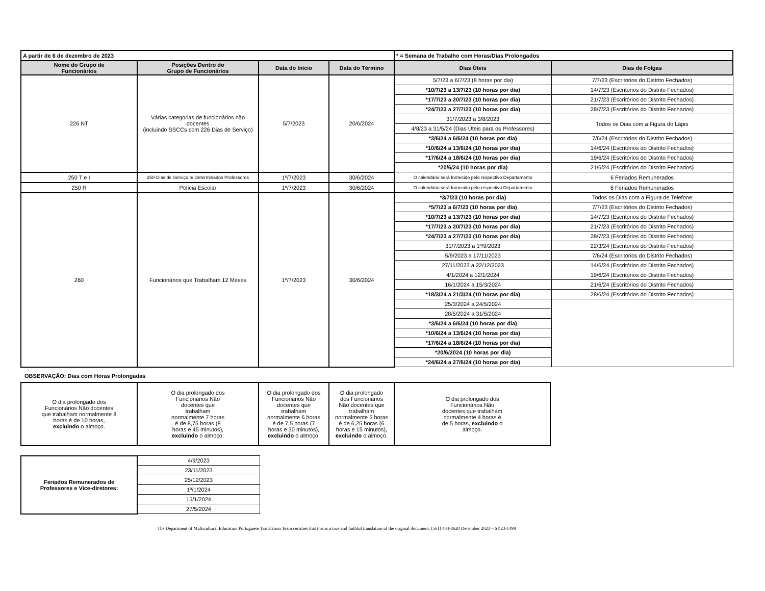| A partir de 6 de dezembro de 2023 | | | | * = Semana de Trabalho com Horas/Dias Prolongados | |
| Nome do Grupo de Funcionários | Posições Dentro do Grupo de Funcionários | Data do Início | Data do Término | Dias Úteis | Dias de Folgas |
| 226 NT | Várias categorias de funcionários não docentes (incluindo SSCCs com 226 Dias de Serviço) | 5/7/2023 | 20/6/2024 | 5/7/23 a 6/7/23 (8 horas por dia) | 7/7/23 (Escritórios do Distrito Fechados) |
| | | | | *10/7/23 a 13/7/23 (10 horas por dia) | 14/7/23 (Escritórios do Distrito Fechados) |
| | | | | *17/7/23 a 20/7/23 (10 horas por dia) | 21/7/23 (Escritórios do Distrito Fechados) |
| | | | | *24/7/23 a 27/7/23 (10 horas por dia) | 28/7/23 (Escritórios do Distrito Fechados) |
| | | | | 31/7/2023 a 3/8/2023 | Todos os Dias com a Figura do Lápis |
| | | | | 4/8/23 a 31/5/24 (Dias Úteis para os Professores) | |
| | | | | *3/6/24 a 6/6/24 (10 horas por dia) | 7/6/24 (Escritórios do Distrito Fechados) |
| | | | | *10/6/24 a 13/6/24 (10 horas por dia) | 14/6/24 (Escritórios do Distrito Fechados) |
| | | | | *17/6/24 a 18/6/24 (10 horas por dia) | 19/6/24 (Escritórios do Distrito Fechados) |
| | | | | *20/6/24 (10 horas por dia) | 21/6/24 (Escritórios do Distrito Fechados) |
| 250 T e I | 250-Dias de Serviço p/ Determinados Professores | 1º/7/2023 | 30/6/2024 | O calendário será fornecido pelo respectivo Departamento | 6 Feriados Remunerados |
| 250 R | Polícia Escolar | 1º/7/2023 | 30/6/2024 | O calendário será fornecido pelo respectivo Departamento | 6 Feriados Remunerados |
| 260 | Funcionários que Trabalham 12 Meses | 1º/7/2023 | 30/6/2024 | *3/7/23 (10 horas por dia) | Todos os Dias com a Figura de Telefone |
| | | | | *5/7/23 a 6/7/23 (10 horas por dia) | 7/7/23 (Escritórios do Distrito Fechados) |
| | | | | *10/7/23 a 13/7/23 (10 horas por dia) | 14/7/23 (Escritórios do Distrito Fechados) |
| | | | | *17/7/23 a 20/7/23 (10 horas por dia) | 21/7/23 (Escritórios do Distrito Fechados) |
| | | | | *24/7/23 a 27/7/23 (10 horas por dia) | 28/7/23 (Escritórios do Distrito Fechados) |
| | | | | 31/7/2023 a 1º/9/2023 | 22/3/24 (Escritórios do Distrito Fechados) |
| | | | | 5/9/2023 a 17/11/2023 | 7/6/24 (Escritórios do Distrito Fechados) |
| | | | | 27/11/2023 a 22/12/2023 | 14/6/24 (Escritórios do Distrito Fechados) |
| | | | | 4/1/2024 a 12/1/2024 | 19/6/24 (Escritórios do Distrito Fechados) |
| | | | | 16/1/2024 a 15/3/2024 | 21/6/24 (Escritórios do Distrito Fechados) |
| | | | | *18/3/24 a 21/3/24 (10 horas por dia) | 28/6/24 (Escritórios do Distrito Fechados) |
| | | | | 25/3/2024 a 24/5/2024 | |
| | | | | 28/5/2024 a 31/5/2024 | |
| | | | | *3/6/24 a 6/6/24 (10 horas por dia) | |
| | | | | *10/6/24 a 13/6/24 (10 horas por dia) | |
| | | | | *17/6/24 a 18/6/24 (10 horas por dia) | |
| | | | | *20/6/2024 (10 horas por dia) | |
| | | | | *24/6/24 a 27/6/24 (10 horas por dia) | |
OBSERVAÇÃO: Dias com Horas Prolongadas
| O dia prolongado dos Funcionários Não docentes que trabalham normalmente 8 horas é de 10 horas, excluindo o almoço. | O dia prolongado dos Funcionários Não docentes que trabalham normalmente 7 horas é de 8,75 horas (8 horas e 45 minutos), excluindo o almoço. | O dia prolongado dos Funcionários Não docentes que trabalham normalmente 6 horas é de 7,5 horas (7 horas e 30 minutos), excluindo o almoço. | O dia prolongado dos Funcionários Não docentes que trabalham normalmente 5 horas é de 6,25 horas (6 horas e 15 minutos), excluindo o almoço. | O dia prolongado dos Funcionários Não docentes que trabalham normalmente 4 horas é de 5 horas, excluindo o almoço. |
| Feriados Remunerados de Professores e Vice-diretores: | 4/9/2023 |
| | 23/11/2023 |
| | 25/12/2023 |
| | 1º/1/2024 |
| | 15/1/2024 |
| | 27/5/2024 |
The Department of Multicultural Education Portuguese Translation Team certifies that this is a true and faithful translation of the original document. (561) 434-8620 December 2023 – SY23-1498